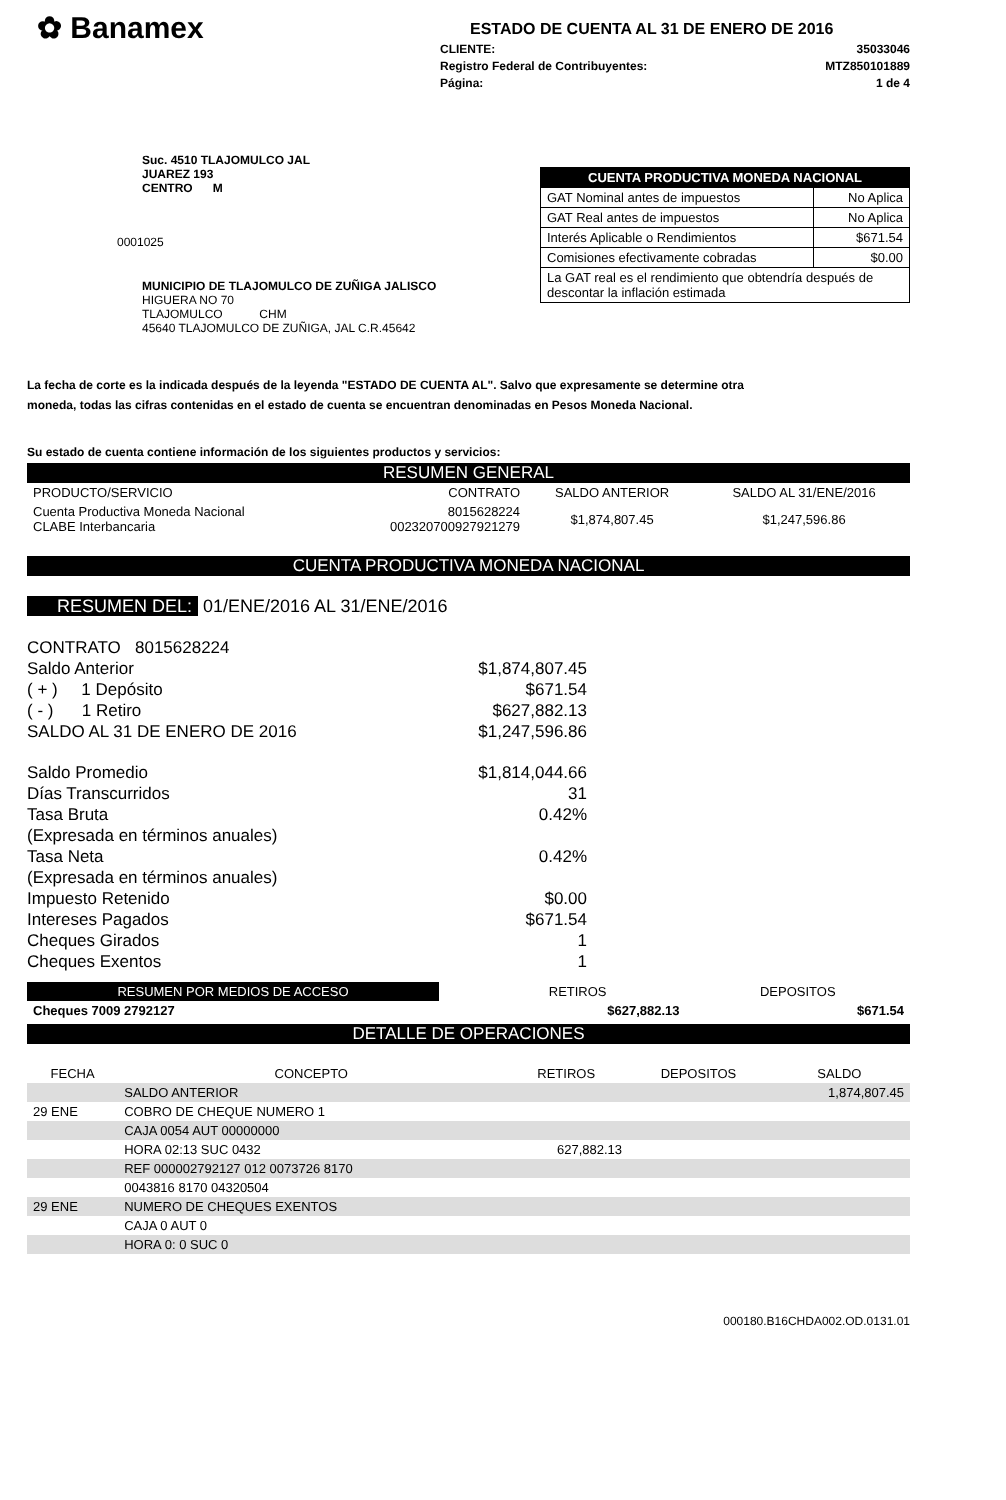✿ Banamex
ESTADO DE CUENTA AL 31 DE ENERO DE 2016
CLIENTE: 35033046
Registro Federal de Contribuyentes: MTZ850101889
Página: 1 de 4
Suc. 4510 TLAJOMULCO JAL
JUAREZ 193
CENTRO M
0001025
MUNICIPIO DE TLAJOMULCO DE ZUÑIGA JALISCO
HIGUERA NO 70
TLAJOMULCO CHM
45640 TLAJOMULCO DE ZUÑIGA, JAL C.R.45642
| CUENTA PRODUCTIVA MONEDA NACIONAL | |
| --- | --- |
| GAT Nominal antes de impuestos | No Aplica |
| GAT Real antes de impuestos | No Aplica |
| Interés Aplicable o Rendimientos | $671.54 |
| Comisiones efectivamente cobradas | $0.00 |
| La GAT real es el rendimiento que obtendría después de descontar la inflación estimada | |
La fecha de corte es la indicada después de la leyenda "ESTADO DE CUENTA AL". Salvo que expresamente se determine otra moneda, todas las cifras contenidas en el estado de cuenta se encuentran denominadas en Pesos Moneda Nacional.
Su estado de cuenta contiene información de los siguientes productos y servicios:
RESUMEN GENERAL
| PRODUCTO/SERVICIO | CONTRATO | SALDO ANTERIOR | SALDO AL 31/ENE/2016 |
| --- | --- | --- | --- |
| Cuenta Productiva Moneda Nacional CLABE Interbancaria | 8015628224 002320700927921279 | $1,874,807.45 | $1,247,596.86 |
CUENTA PRODUCTIVA MONEDA NACIONAL
RESUMEN DEL: 01/ENE/2016 AL 31/ENE/2016
CONTRATO 8015628224
Saldo Anterior $1,874,807.45
( + ) 1 Depósito $671.54
( - ) 1 Retiro $627,882.13
SALDO AL 31 DE ENERO DE 2016 $1,247,596.86
Saldo Promedio $1,814,044.66
Días Transcurridos 31
Tasa Bruta 0.42%
(Expresada en términos anuales)
Tasa Neta 0.42%
(Expresada en términos anuales)
Impuesto Retenido $0.00
Intereses Pagados $671.54
Cheques Girados 1
Cheques Exentos 1
| RESUMEN POR MEDIOS DE ACCESO | | RETIROS | DEPOSITOS |
| --- | --- | --- | --- |
| Cheques 7009 2792127 | | $627,882.13 | $671.54 |
DETALLE DE OPERACIONES
| FECHA | CONCEPTO | RETIROS | DEPOSITOS | SALDO |
| --- | --- | --- | --- | --- |
| | SALDO ANTERIOR | | | 1,874,807.45 |
| 29 ENE | COBRO DE CHEQUE NUMERO 1 | | | |
| | CAJA 0054 AUT 00000000 | | | |
| | HORA 02:13 SUC 0432 | 627,882.13 | | |
| | REF 000002792127 012 0073726 8170 | | | |
| | 0043816 8170 04320504 | | | |
| 29 ENE | NUMERO DE CHEQUES EXENTOS | | | |
| | CAJA 0 AUT 0 | | | |
| | HORA 0: 0 SUC 0 | | | |
000180.B16CHDA002.OD.0131.01